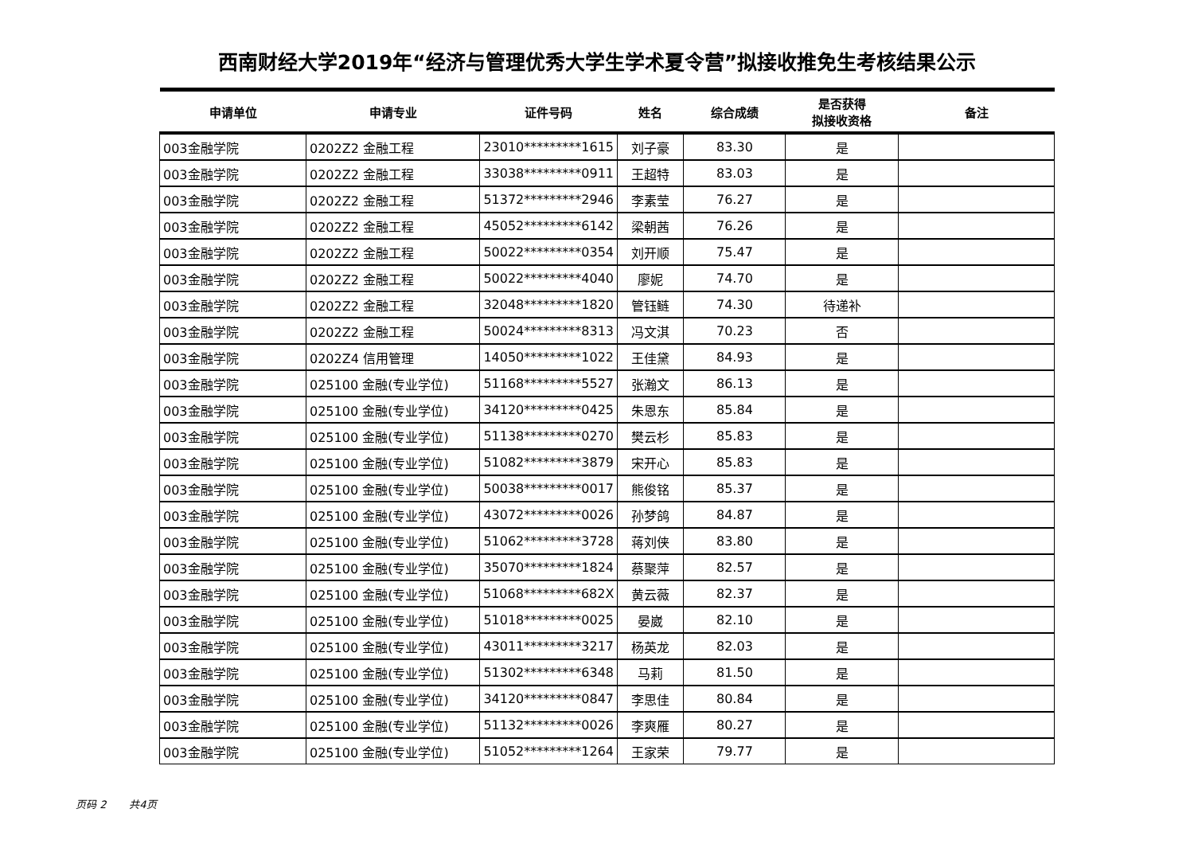西南财经大学2019年“经济与管理优秀大学生学术夏令营”拟接收推免生考核结果公示
| 申请单位 | 申请专业 | 证件号码 | 姓名 | 综合成绩 | 是否获得 拟接收资格 | 备注 |
| --- | --- | --- | --- | --- | --- | --- |
| 003金融学院 | 0202Z2 金融工程 | 23010*********1615 | 刘子豪 | 83.30 | 是 | |
| 003金融学院 | 0202Z2 金融工程 | 33038*********0911 | 王超特 | 83.03 | 是 | |
| 003金融学院 | 0202Z2 金融工程 | 51372*********2946 | 李素莹 | 76.27 | 是 | |
| 003金融学院 | 0202Z2 金融工程 | 45052*********6142 | 梁朝茜 | 76.26 | 是 | |
| 003金融学院 | 0202Z2 金融工程 | 50022*********0354 | 刘开顺 | 75.47 | 是 | |
| 003金融学院 | 0202Z2 金融工程 | 50022*********4040 | 廖妮 | 74.70 | 是 | |
| 003金融学院 | 0202Z2 金融工程 | 32048*********1820 | 管钰鲢 | 74.30 | 待递补 | |
| 003金融学院 | 0202Z2 金融工程 | 50024*********8313 | 冯文淇 | 70.23 | 否 | |
| 003金融学院 | 0202Z4 信用管理 | 14050*********1022 | 王佳黛 | 84.93 | 是 | |
| 003金融学院 | 025100 金融(专业学位) | 51168*********5527 | 张瀚文 | 86.13 | 是 | |
| 003金融学院 | 025100 金融(专业学位) | 34120*********0425 | 朱恩东 | 85.84 | 是 | |
| 003金融学院 | 025100 金融(专业学位) | 51138*********0270 | 樊云杉 | 85.83 | 是 | |
| 003金融学院 | 025100 金融(专业学位) | 51082*********3879 | 宋开心 | 85.83 | 是 | |
| 003金融学院 | 025100 金融(专业学位) | 50038*********0017 | 熊俊铭 | 85.37 | 是 | |
| 003金融学院 | 025100 金融(专业学位) | 43072*********0026 | 孙梦鸽 | 84.87 | 是 | |
| 003金融学院 | 025100 金融(专业学位) | 51062*********3728 | 蒋刘侠 | 83.80 | 是 | |
| 003金融学院 | 025100 金融(专业学位) | 35070*********1824 | 蔡聚萍 | 82.57 | 是 | |
| 003金融学院 | 025100 金融(专业学位) | 51068*********682X | 黄云薇 | 82.37 | 是 | |
| 003金融学院 | 025100 金融(专业学位) | 51018*********0025 | 晏崴 | 82.10 | 是 | |
| 003金融学院 | 025100 金融(专业学位) | 43011*********3217 | 杨英龙 | 82.03 | 是 | |
| 003金融学院 | 025100 金融(专业学位) | 51302*********6348 | 马莉 | 81.50 | 是 | |
| 003金融学院 | 025100 金融(专业学位) | 34120*********0847 | 李思佳 | 80.84 | 是 | |
| 003金融学院 | 025100 金融(专业学位) | 51132*********0026 | 李爽雁 | 80.27 | 是 | |
| 003金融学院 | 025100 金融(专业学位) | 51052*********1264 | 王家荣 | 79.77 | 是 | |
页码 2 共4页